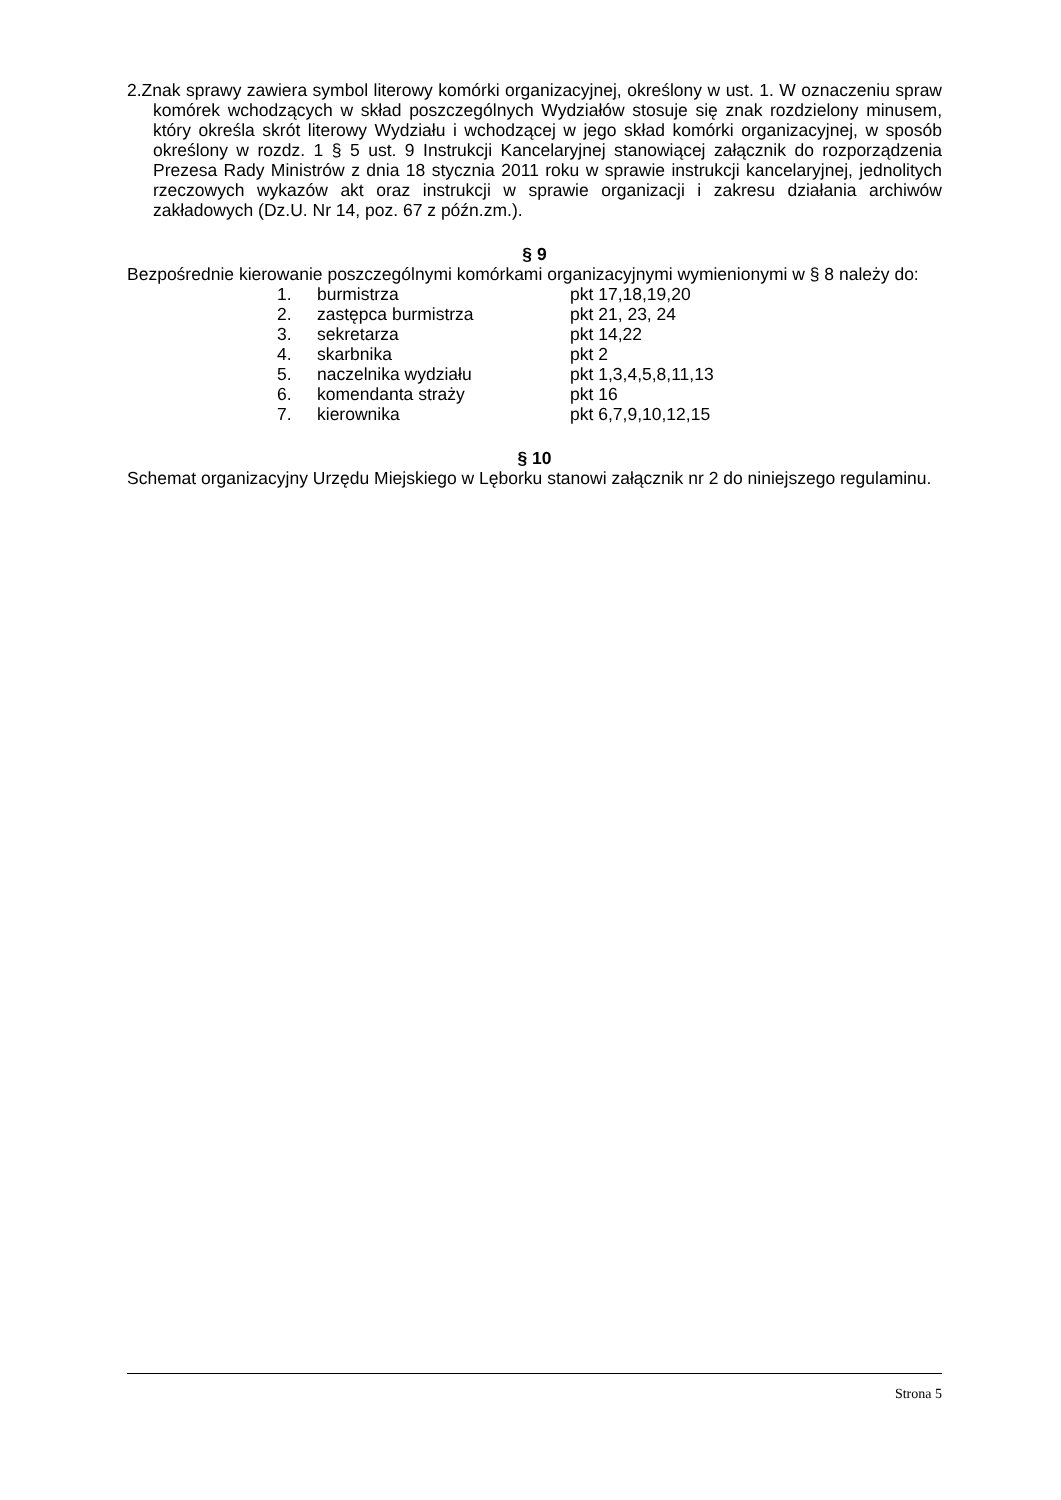2.Znak sprawy zawiera symbol literowy komórki organizacyjnej, określony w ust. 1. W oznaczeniu spraw komórek wchodzących w skład poszczególnych Wydziałów stosuje się znak rozdzielony minusem, który określa skrót literowy Wydziału i wchodzącej w jego skład komórki organizacyjnej, w sposób określony w rozdz. 1 § 5 ust. 9 Instrukcji Kancelaryjnej stanowiącej załącznik do rozporządzenia Prezesa Rady Ministrów z dnia 18 stycznia 2011 roku w sprawie instrukcji kancelaryjnej, jednolitych rzeczowych wykazów akt oraz instrukcji w sprawie organizacji i zakresu działania archiwów zakładowych (Dz.U. Nr 14, poz. 67 z późn.zm.).
§ 9
Bezpośrednie kierowanie poszczególnymi komórkami organizacyjnymi wymienionymi w § 8 należy do:
| 1. | burmistrza | pkt 17,18,19,20 |
| 2. | zastępca burmistrza | pkt 21, 23, 24 |
| 3. | sekretarza | pkt 14,22 |
| 4. | skarbnika | pkt 2 |
| 5. | naczelnika wydziału | pkt 1,3,4,5,8,11,13 |
| 6. | komendanta straży | pkt 16 |
| 7. | kierownika | pkt 6,7,9,10,12,15 |
§ 10
Schemat organizacyjny Urzędu Miejskiego w Lęborku stanowi załącznik nr 2 do niniejszego regulaminu.
Strona 5